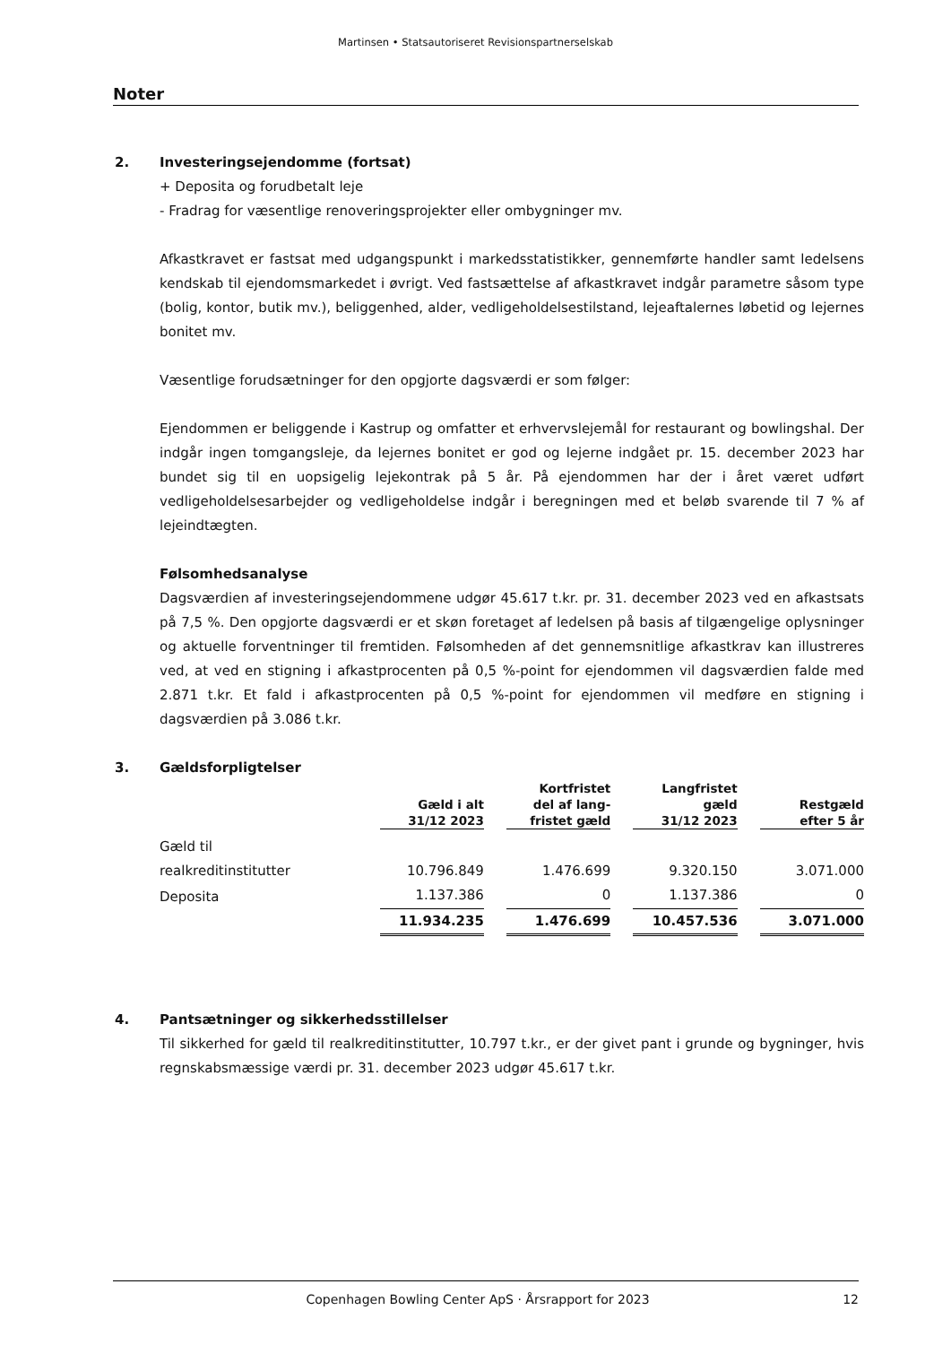Martinsen • Statsautoriseret Revisionspartnerselskab
Noter
2. Investeringsejendomme (fortsat)
+ Deposita og forudbetalt leje
- Fradrag for væsentlige renoveringsprojekter eller ombygninger mv.
Afkastkravet er fastsat med udgangspunkt i markedsstatistikker, gennemførte handler samt ledelsens kendskab til ejendomsmarkedet i øvrigt. Ved fastsættelse af afkastkravet indgår parametre såsom type (bolig, kontor, butik mv.), beliggenhed, alder, vedligeholdelsestilstand, lejeaftalernes løbetid og lejernes bonitet mv.
Væsentlige forudsætninger for den opgjorte dagsværdi er som følger:
Ejendommen er beliggende i Kastrup og omfatter et erhvervslejemål for restaurant og bowlingshal. Der indgår ingen tomgangsleje, da lejernes bonitet er god og lejerne indgået pr. 15. december 2023 har bundet sig til en uopsigelig lejekontrak på 5 år. På ejendommen har der i året været udført vedligeholdelsesarbejder og vedligeholdelse indgår i beregningen med et beløb svarende til 7 % af lejeindtægten.
Følsomhedsanalyse
Dagsværdien af investeringsejendommene udgør 45.617 t.kr. pr. 31. december 2023 ved en afkastsats på 7,5 %. Den opgjorte dagsværdi er et skøn foretaget af ledelsen på basis af tilgængelige oplysninger og aktuelle forventninger til fremtiden. Følsomheden af det gennemsnitlige afkastkrav kan illustreres ved, at ved en stigning i afkastprocenten på 0,5 %-point for ejendommen vil dagsværdien falde med 2.871 t.kr. Et fald i afkastprocenten på 0,5 %-point for ejendommen vil medføre en stigning i dagsværdien på 3.086 t.kr.
3. Gældsforpligtelser
| | Gæld i alt 31/12 2023 | | Kortfristet del af lang- fristet gæld | | Langfristet gæld 31/12 2023 | | Restgæld efter 5 år |
| Gæld til realkreditinstitutter | 10.796.849 | | 1.476.699 | | 9.320.150 | | 3.071.000 |
| Deposita | 1.137.386 | | 0 | | 1.137.386 | | 0 |
| | 11.934.235 | | 1.476.699 | | 10.457.536 | | 3.071.000 |
4. Pantsætninger og sikkerhedsstillelser
Til sikkerhed for gæld til realkreditinstitutter, 10.797 t.kr., er der givet pant i grunde og bygninger, hvis regnskabsmæssige værdi pr. 31. december 2023 udgør 45.617 t.kr.
Copenhagen Bowling Center ApS · Årsrapport for 2023 12